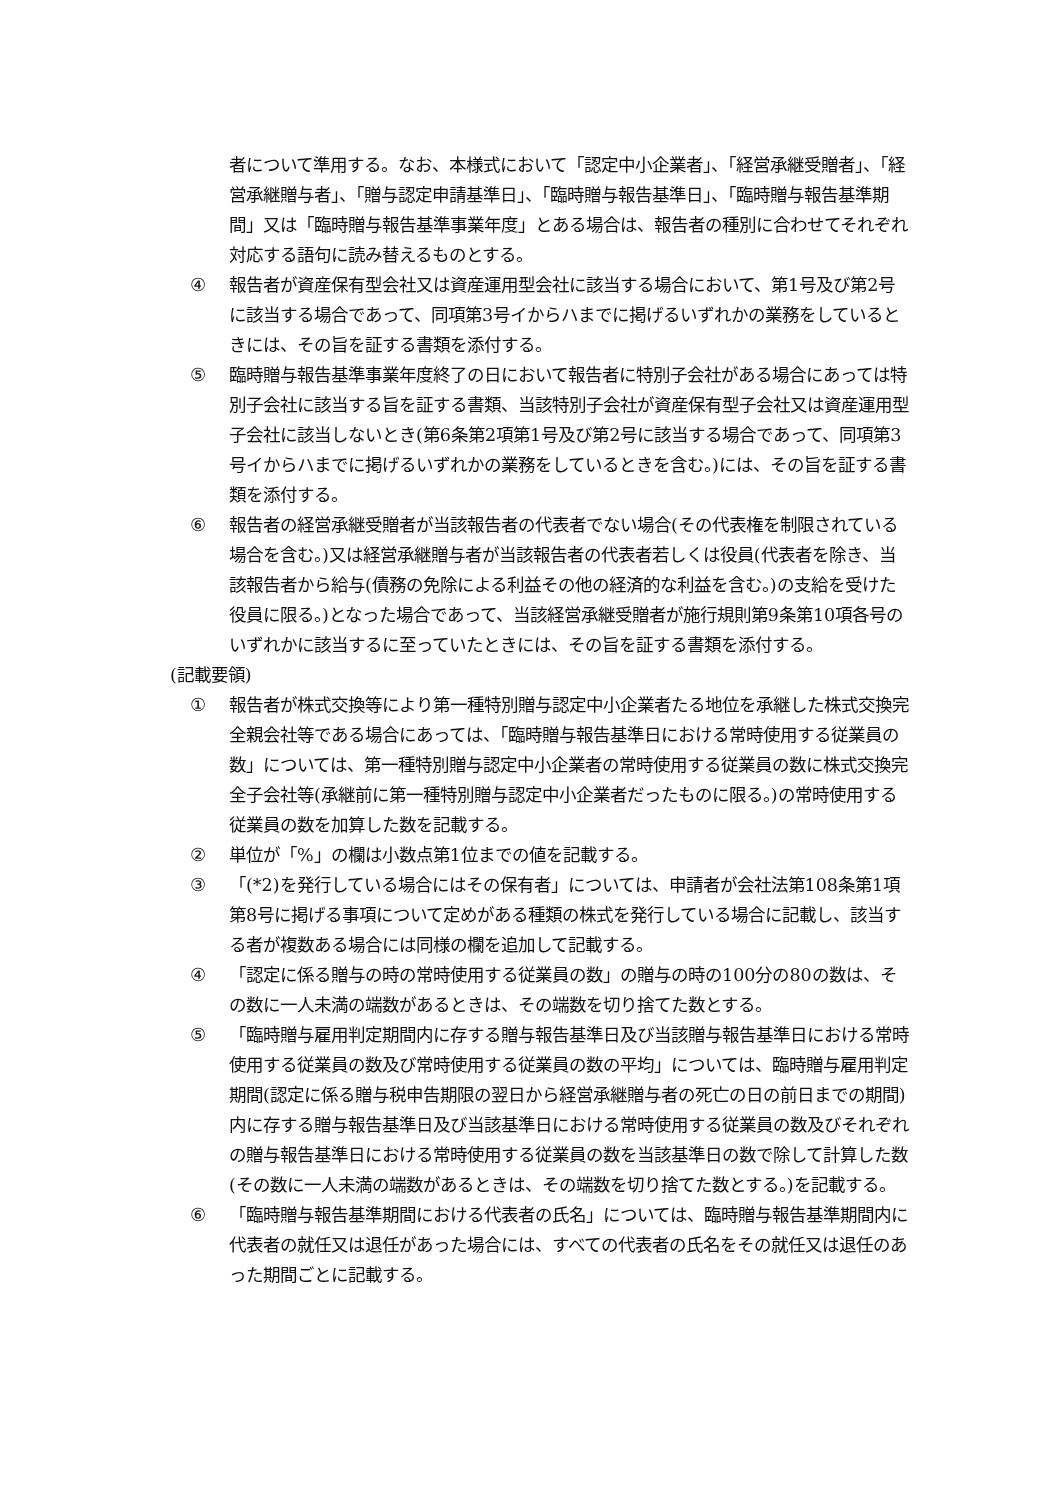者について準用する。なお、本様式において「認定中小企業者」、「経営承継受贈者」、「経営承継贈与者」、「贈与認定申請基準日」、「臨時贈与報告基準日」、「臨時贈与報告基準期間」又は「臨時贈与報告基準事業年度」とある場合は、報告者の種別に合わせてそれぞれ対応する語句に読み替えるものとする。
④ 報告者が資産保有型会社又は資産運用型会社に該当する場合において、第1号及び第2号に該当する場合であって、同項第3号イからハまでに掲げるいずれかの業務をしているときには、その旨を証する書類を添付する。
⑤ 臨時贈与報告基準事業年度終了の日において報告者に特別子会社がある場合にあっては特別子会社に該当する旨を証する書類、当該特別子会社が資産保有型子会社又は資産運用型子会社に該当しないとき(第6条第2項第1号及び第2号に該当する場合であって、同項第3号イからハまでに掲げるいずれかの業務をしているときを含む。)には、その旨を証する書類を添付する。
⑥ 報告者の経営承継受贈者が当該報告者の代表者でない場合(その代表権を制限されている場合を含む。)又は経営承継贈与者が当該報告者の代表者若しくは役員(代表者を除き、当該報告者から給与(債務の免除による利益その他の経済的な利益を含む。)の支給を受けた役員に限る。)となった場合であって、当該経営承継受贈者が施行規則第9条第10項各号のいずれかに該当するに至っていたときには、その旨を証する書類を添付する。
(記載要領)
① 報告者が株式交換等により第一種特別贈与認定中小企業者たる地位を承継した株式交換完全親会社等である場合にあっては、「臨時贈与報告基準日における常時使用する従業員の数」については、第一種特別贈与認定中小企業者の常時使用する従業員の数に株式交換完全子会社等(承継前に第一種特別贈与認定中小企業者だったものに限る。)の常時使用する従業員の数を加算した数を記載する。
② 単位が「%」の欄は小数点第1位までの値を記載する。
③ 「(*2)を発行している場合にはその保有者」については、申請者が会社法第108条第1項第8号に掲げる事項について定めがある種類の株式を発行している場合に記載し、該当する者が複数ある場合には同様の欄を追加して記載する。
④ 「認定に係る贈与の時の常時使用する従業員の数」の贈与の時の100分の80の数は、その数に一人未満の端数があるときは、その端数を切り捨てた数とする。
⑤ 「臨時贈与雇用判定期間内に存する贈与報告基準日及び当該贈与報告基準日における常時使用する従業員の数及び常時使用する従業員の数の平均」については、臨時贈与雇用判定期間(認定に係る贈与税申告期限の翌日から経営承継贈与者の死亡の日の前日までの期間)内に存する贈与報告基準日及び当該基準日における常時使用する従業員の数及びそれぞれの贈与報告基準日における常時使用する従業員の数を当該基準日の数で除して計算した数(その数に一人未満の端数があるときは、その端数を切り捨てた数とする。)を記載する。
⑥ 「臨時贈与報告基準期間における代表者の氏名」については、臨時贈与報告基準期間内に代表者の就任又は退任があった場合には、すべての代表者の氏名をその就任又は退任のあった期間ごとに記載する。